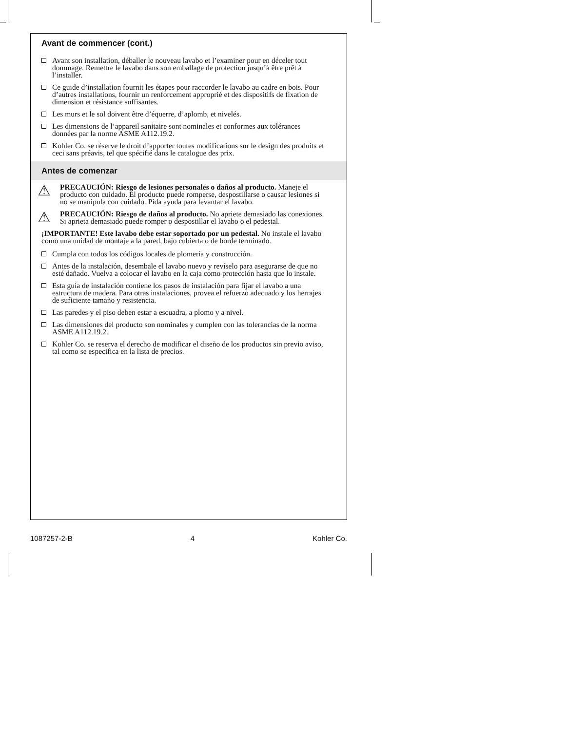Avant de commencer (cont.)
Avant son installation, déballer le nouveau lavabo et l’examiner pour en déceler tout dommage. Remettre le lavabo dans son emballage de protection jusqu’à être prêt à l’installer.
Ce guide d’installation fournit les étapes pour raccorder le lavabo au cadre en bois. Pour d’autres installations, fournir un renforcement approprié et des dispositifs de fixation de dimension et résistance suffisantes.
Les murs et le sol doivent être d’équerre, d’aplomb, et nivelés.
Les dimensions de l’appareil sanitaire sont nominales et conformes aux tolérances données par la norme ASME A112.19.2.
Kohler Co. se réserve le droit d’apporter toutes modifications sur le design des produits et ceci sans préavis, tel que spécifié dans le catalogue des prix.
Antes de comenzar
⚠
PRECAUCIÓN: Riesgo de lesiones personales o daños al producto. Maneje el producto con cuidado. El producto puede romperse, despostillarse o causar lesiones si no se manipula con cuidado. Pida ayuda para levantar el lavabo.
⚠
PRECAUCIÓN: Riesgo de daños al producto. No apriete demasiado las conexiones. Si aprieta demasiado puede romper o despostillar el lavabo o el pedestal.
¡IMPORTANTE! Este lavabo debe estar soportado por un pedestal. No instale el lavabo como una unidad de montaje a la pared, bajo cubierta o de borde terminado.
Cumpla con todos los códigos locales de plomería y construcción.
Antes de la instalación, desembale el lavabo nuevo y revíselo para asegurarse de que no esté dañado. Vuelva a colocar el lavabo en la caja como protección hasta que lo instale.
Esta guía de instalación contiene los pasos de instalación para fijar el lavabo a una estructura de madera. Para otras instalaciones, provea el refuerzo adecuado y los herrajes de suficiente tamaño y resistencia.
Las paredes y el piso deben estar a escuadra, a plomo y a nivel.
Las dimensiones del producto son nominales y cumplen con las tolerancias de la norma ASME A112.19.2.
Kohler Co. se reserva el derecho de modificar el diseño de los productos sin previo aviso, tal como se especifica en la lista de precios.
1087257-2-B 4 Kohler Co.